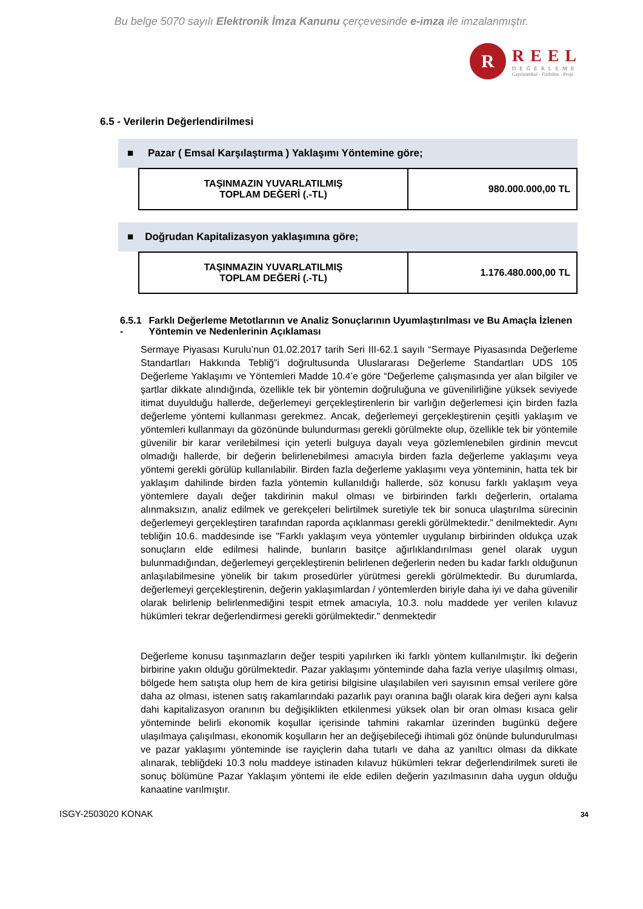Bu belge 5070 sayılı Elektronik İmza Kanunu çerçevesinde e-imza ile imzalanmıştır.
R
REEL
DEĞERLEME
Gayrimenkul - Fizibilite - Proje
6.5 - Verilerin Değerlendirilmesi
■ Pazar ( Emsal Karşılaştırma ) Yaklaşımı Yöntemine göre;
| TAŞINMAZIN YUVARLATILMIŞ TOPLAM DEĞERİ (.-TL) | 980.000.000,00 TL |
■ Doğrudan Kapitalizasyon yaklaşımına göre;
| TAŞINMAZIN YUVARLATILMIŞ TOPLAM DEĞERİ (.-TL) | 1.176.480.000,00 TL |
6.5.1 - Farklı Değerleme Metotlarının ve Analiz Sonuçlarının Uyumlaştırılması ve Bu Amaçla İzlenen Yöntemin ve Nedenlerinin Açıklaması
Sermaye Piyasası Kurulu’nun 01.02.2017 tarih Seri III-62.1 sayılı “Sermaye Piyasasında Değerleme Standartları Hakkında Tebliğ”i doğrultusunda Uluslararası Değerleme Standartları UDS 105 Değerleme Yaklaşımı ve Yöntemleri Madde 10.4’e göre “Değerleme çalışmasında yer alan bilgiler ve şartlar dikkate alındığında, özellikle tek bir yöntemin doğruluğuna ve güvenilirliğine yüksek seviyede itimat duyulduğu hallerde, değerlemeyi gerçekleştirenlerin bir varlığın değerlemesi için birden fazla değerleme yöntemi kullanması gerekmez. Ancak, değerlemeyi gerçekleştirenin çeşitli yaklaşım ve yöntemleri kullanmayı da gözönünde bulundurması gerekli görülmekte olup, özellikle tek bir yöntemile güvenilir bir karar verilebilmesi için yeterli bulguya dayalı veya gözlemlenebilen girdinin mevcut olmadığı hallerde, bir değerin belirlenebilmesi amacıyla birden fazla değerleme yaklaşımı veya yöntemi gerekli görülüp kullanılabilir. Birden fazla değerleme yaklaşımı veya yönteminin, hatta tek bir yaklaşım dahilinde birden fazla yöntemin kullanıldığı hallerde, söz konusu farklı yaklaşım veya yöntemlere dayalı değer takdirinin makul olması ve birbirinden farklı değerlerin, ortalama alınmaksızın, analiz edilmek ve gerekçeleri belirtilmek suretiyle tek bir sonuca ulaştırılma sürecinin değerlemeyi gerçekleştiren tarafından raporda açıklanması gerekli görülmektedir.” denilmektedir. Aynı tebliğin 10.6. maddesinde ise "Farklı yaklaşım veya yöntemler uygulanıp birbirinden oldukça uzak sonuçların elde edilmesi halinde, bunların basitçe ağırlıklandırılması genel olarak uygun bulunmadığından, değerlemeyi gerçekleştirenin belirlenen değerlerin neden bu kadar farklı olduğunun anlaşılabilmesine yönelik bir takım prosedürler yürütmesi gerekli görülmektedir. Bu durumlarda, değerlemeyi gerçekleştirenin, değerin yaklaşımlardan / yöntemlerden biriyle daha iyi ve daha güvenilir olarak belirlenip belirlenmediğini tespit etmek amacıyla, 10.3. nolu maddede yer verilen kılavuz hükümleri tekrar değerlendirmesi gerekli görülmektedir." denmektedir
Değerleme konusu taşınmazların değer tespiti yapılırken iki farklı yöntem kullanılmıştır. İki değerin birbirine yakın olduğu görülmektedir. Pazar yaklaşımı yönteminde daha fazla veriye ulaşılmış olması, bölgede hem satışta olup hem de kira getirisi bilgisine ulaşılabilen veri sayısının emsal verilere göre daha az olması, istenen satış rakamlarındaki pazarlık payı oranına bağlı olarak kira değeri aynı kalsa dahi kapitalizasyon oranının bu değişiklikten etkilenmesi yüksek olan bir oran olması kısaca gelir yönteminde belirli ekonomik koşullar içerisinde tahmini rakamlar üzerinden bugünkü değere ulaşılmaya çalışılması, ekonomik koşulların her an değişebileceği ihtimali göz önünde bulundurulması ve pazar yaklaşımı yönteminde ise rayiçlerin daha tutarlı ve daha az yanıltıcı olması da dikkate alınarak, tebliğdeki 10.3 nolu maddeye istinaden kılavuz hükümleri tekrar değerlendirilmek sureti ile sonuç bölümüne Pazar Yaklaşım yöntemi ile elde edilen değerin yazılmasının daha uygun olduğu kanaatine varılmıştır.
ISGY-2503020 KONAK 34